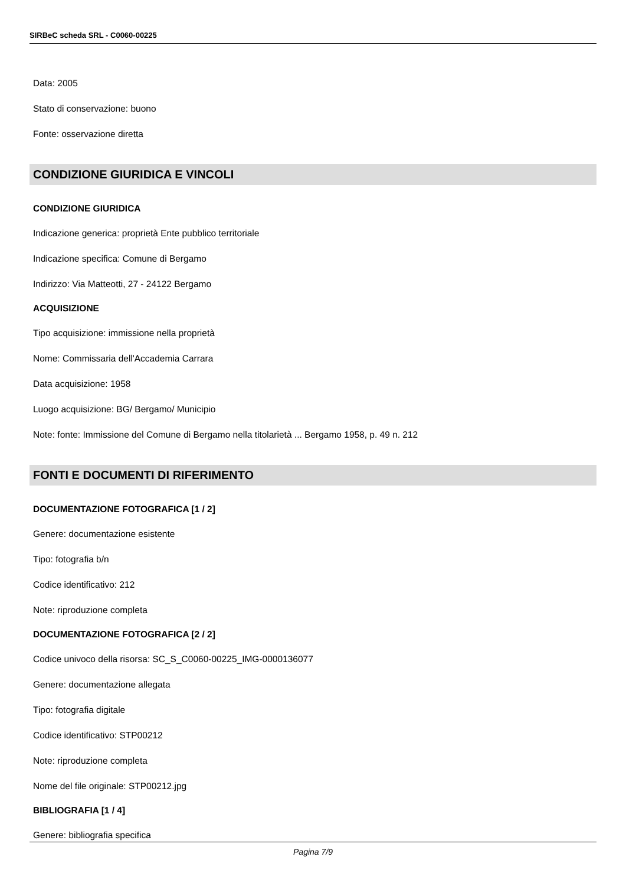SIRBeC scheda SRL - C0060-00225
Data: 2005
Stato di conservazione: buono
Fonte: osservazione diretta
CONDIZIONE GIURIDICA E VINCOLI
CONDIZIONE GIURIDICA
Indicazione generica: proprietà Ente pubblico territoriale
Indicazione specifica: Comune di Bergamo
Indirizzo: Via Matteotti, 27 - 24122 Bergamo
ACQUISIZIONE
Tipo acquisizione: immissione nella proprietà
Nome: Commissaria dell'Accademia Carrara
Data acquisizione: 1958
Luogo acquisizione: BG/ Bergamo/ Municipio
Note: fonte: Immissione del Comune di Bergamo nella titolarietà ... Bergamo 1958, p. 49 n. 212
FONTI E DOCUMENTI DI RIFERIMENTO
DOCUMENTAZIONE FOTOGRAFICA [1 / 2]
Genere: documentazione esistente
Tipo: fotografia b/n
Codice identificativo: 212
Note: riproduzione completa
DOCUMENTAZIONE FOTOGRAFICA [2 / 2]
Codice univoco della risorsa: SC_S_C0060-00225_IMG-0000136077
Genere: documentazione allegata
Tipo: fotografia digitale
Codice identificativo: STP00212
Note: riproduzione completa
Nome del file originale: STP00212.jpg
BIBLIOGRAFIA [1 / 4]
Genere: bibliografia specifica
Pagina 7/9